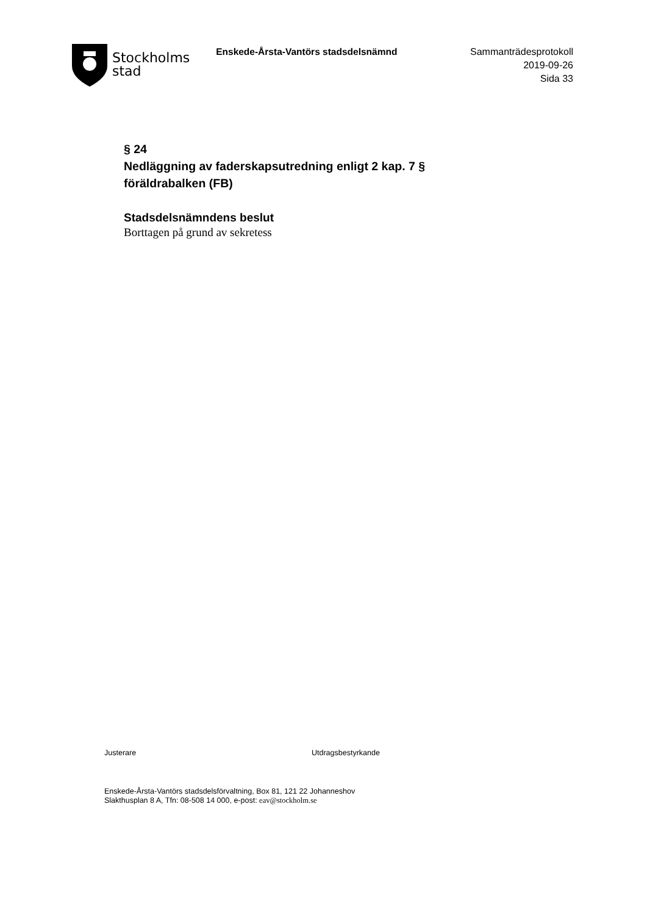Stockholms
stad
Enskede-Årsta-Vantörs stadsdelsnämnd
Sammanträdesprotokoll
2019-09-26
Sida 33
§ 24
Nedläggning av faderskapsutredning enligt 2 kap. 7 §
föräldrabalken (FB)
Stadsdelsnämndens beslut
Borttagen på grund av sekretess
Justerare Utdragsbestyrkande
Enskede-Årsta-Vantörs stadsdelsförvaltning, Box 81, 121 22 Johanneshov
Slakthusplan 8 A, Tfn: 08-508 14 000, e-post: eav@stockholm.se